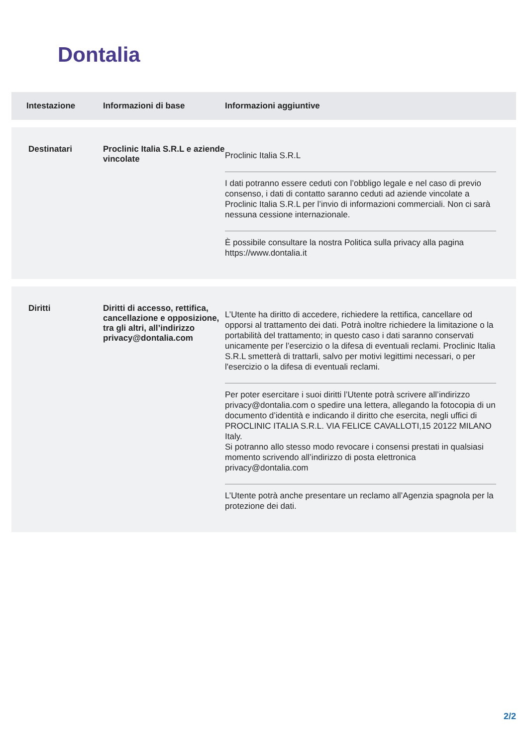Dontalia
| Intestazione | Informazioni di base | Informazioni aggiuntive |
| --- | --- | --- |
| Destinatari | Proclinic Italia S.R.L e aziende vincolate | Proclinic Italia S.R.L I dati potranno essere ceduti con l’obbligo legale e nel caso di previo consenso, i dati di contatto saranno ceduti ad aziende vincolate a Proclinic Italia S.R.L per l’invio di informazioni commerciali. Non ci sarà nessuna cessione internazionale. È possibile consultare la nostra Politica sulla privacy alla pagina https://www.dontalia.it |
| Diritti | Diritti di accesso, rettifica, cancellazione e opposizione, tra gli altri, all’indirizzo privacy@dontalia.com | L’Utente ha diritto di accedere, richiedere la rettifica, cancellare od opporsi al trattamento dei dati. Potrà inoltre richiedere la limitazione o la portabilità del trattamento; in questo caso i dati saranno conservati unicamente per l’esercizio o la difesa di eventuali reclami. Proclinic Italia S.R.L smetterà di trattarli, salvo per motivi legittimi necessari, o per l'esercizio o la difesa di eventuali reclami. Per poter esercitare i suoi diritti l’Utente potrà scrivere all’indirizzo privacy@dontalia.com o spedire una lettera, allegando la fotocopia di un documento d’identità e indicando il diritto che esercita, negli uffici di PROCLINIC ITALIA S.R.L. VIA FELICE CAVALLOTI,15 20122 MILANO Italy. Si potranno allo stesso modo revocare i consensi prestati in qualsiasi momento scrivendo all’indirizzo di posta elettronica privacy@dontalia.com L’Utente potrà anche presentare un reclamo all’Agenzia spagnola per la protezione dei dati. |
2/2